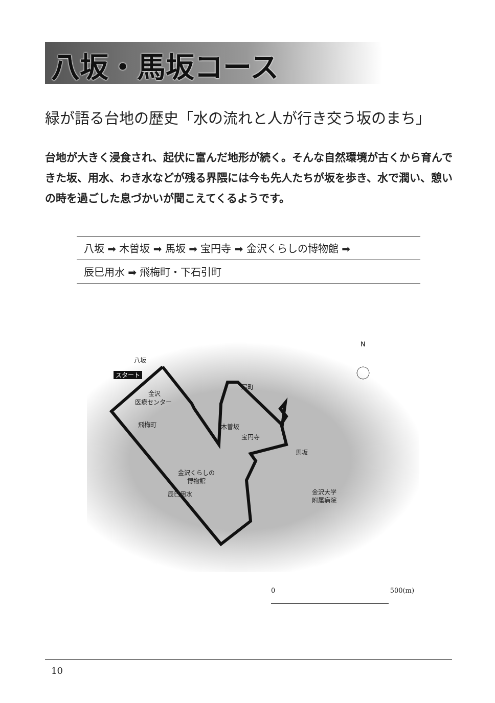八坂・馬坂コース
緑が語る台地の歴史「水の流れと人が行き交う坂のまち」
台地が大きく浸食され、起伏に富んだ地形が続く。そんな自然環境が古くから育んできた坂、用水、わき水などが残る界隈には今も先人たちが坂を歩き、水で潤い、憩いの時を過ごした息づかいが聞こえてくるようです。
八坂 ➡ 木曽坂 ➡ 馬坂 ➡ 宝円寺 ➡ 金沢くらしの博物館 ➡
辰巳用水 ➡ 飛梅町・下石引町
N
八坂
スタート
金沢
医療センター
飛梅町
扇町
木曽坂
宝円寺
馬坂
金沢くらしの
博物館
辰巳用水
金沢大学
附属病院
0 500(m)
10